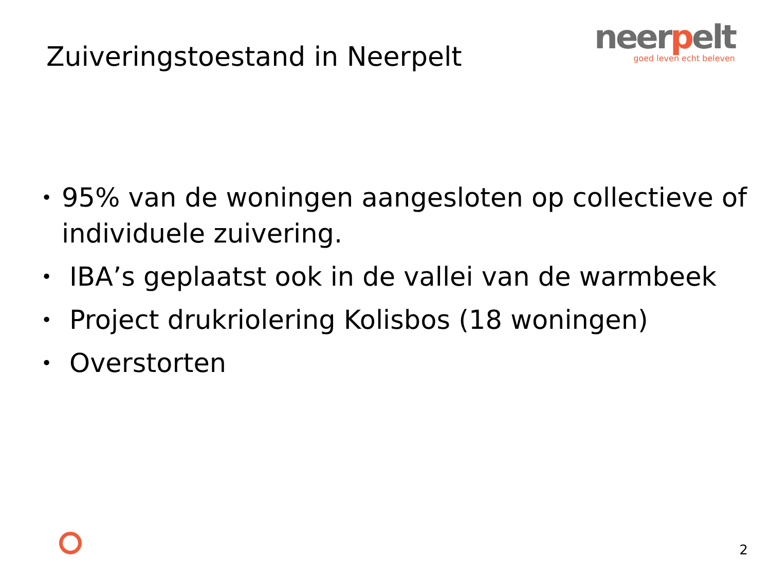Zuiveringstoestand in Neerpelt
neerpelt
goed leven echt beleven
• 95% van de woningen aangesloten op collectieve of individuele zuivering.
• IBA’s geplaatst ook in de vallei van de warmbeek
• Project drukriolering Kolisbos (18 woningen)
• Overstorten
2